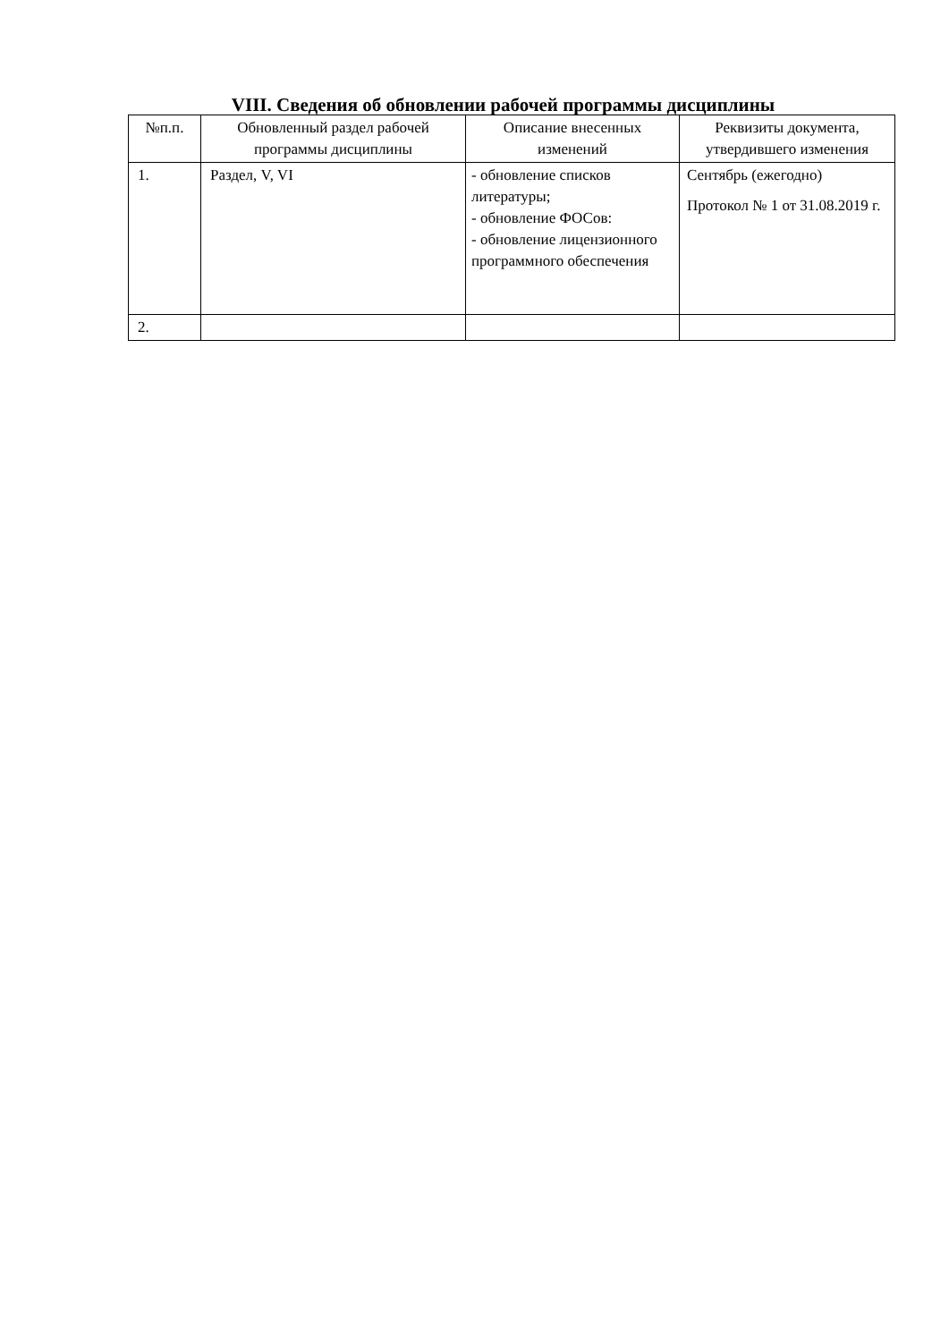VIII. Сведения об обновлении рабочей программы дисциплины
| №п.п. | Обновленный раздел рабочей программы дисциплины | Описание внесенных изменений | Реквизиты документа, утвердившего изменения |
| --- | --- | --- | --- |
| 1. | Раздел, V, VI | - обновление списков литературы; - обновление ФОСов: - обновление лицензионного программного обеспечения | Сентябрь (ежегодно) Протокол № 1 от 31.08.2019 г. |
| 2. | | | |